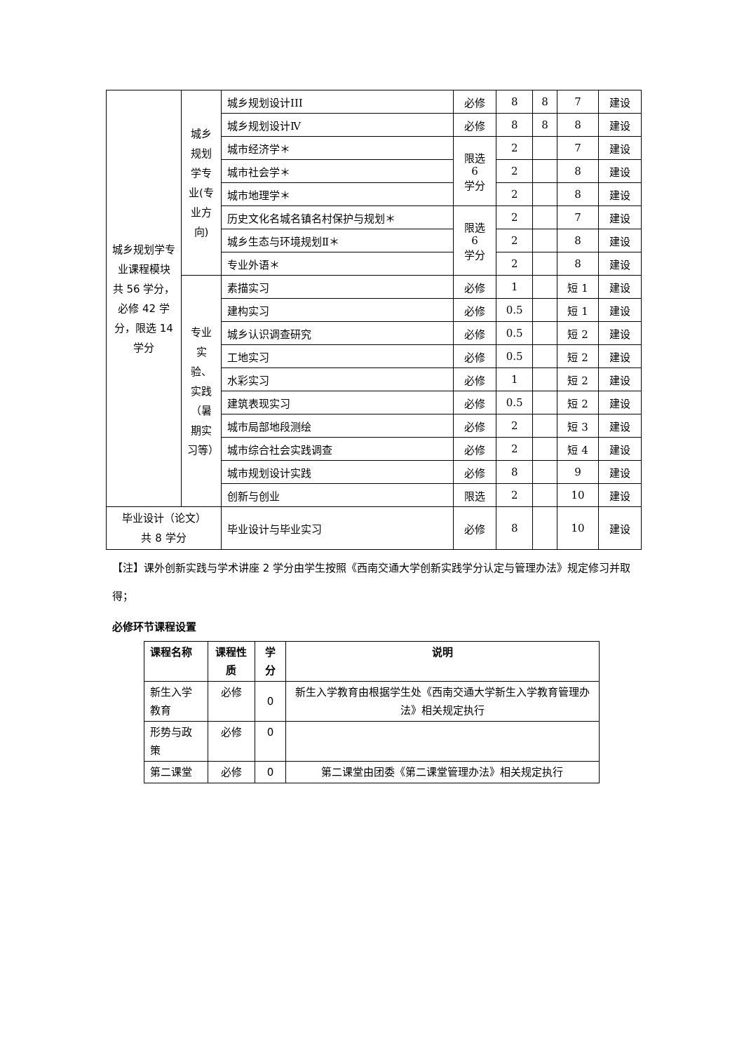| 城乡规划学专业课程模块 共 56 学分，必修 42 学分，限选 14 学分 | 城乡规划学专业(专业方向) | 城乡规划设计III | 必修 | 8 | 8 | 7 | 建设 |
| | | 城乡规划设计Ⅳ | 必修 | 8 | 8 | 8 | 建设 |
| | | 城市经济学＊ | 限选 6 学分 | 2 | | 7 | 建设 |
| | | 城市社会学＊ | | 2 | | 8 | 建设 |
| | | 城市地理学＊ | | 2 | | 8 | 建设 |
| | | 历史文化名城名镇名村保护与规划＊ | 限选 6 学分 | 2 | | 7 | 建设 |
| | | 城乡生态与环境规划Ⅱ＊ | | 2 | | 8 | 建设 |
| | | 专业外语＊ | | 2 | | 8 | 建设 |
| | 专业实验、实践（暑期实习等） | 素描实习 | 必修 | 1 | | 短 1 | 建设 |
| | | 建构实习 | 必修 | 0.5 | | 短 1 | 建设 |
| | | 城乡认识调查研究 | 必修 | 0.5 | | 短 2 | 建设 |
| | | 工地实习 | 必修 | 0.5 | | 短 2 | 建设 |
| | | 水彩实习 | 必修 | 1 | | 短 2 | 建设 |
| | | 建筑表现实习 | 必修 | 0.5 | | 短 2 | 建设 |
| | | 城市局部地段测绘 | 必修 | 2 | | 短 3 | 建设 |
| | | 城市综合社会实践调查 | 必修 | 2 | | 短 4 | 建设 |
| | | 城市规划设计实践 | 必修 | 8 | | 9 | 建设 |
| | | 创新与创业 | 限选 | 2 | | 10 | 建设 |
| 毕业设计（论文） 共 8 学分 | | 毕业设计与毕业实习 | 必修 | 8 | | 10 | 建设 |
【注】课外创新实践与学术讲座 2 学分由学生按照《西南交通大学创新实践学分认定与管理办法》规定修习并取得；
必修环节课程设置
| 课程名称 | 课程性质 | 学分 | 说明 |
| --- | --- | --- | --- |
| 新生入学教育 | 必修 | 0 | 新生入学教育由根据学生处《西南交通大学新生入学教育管理办法》相关规定执行 |
| 形势与政策 | 必修 | 0 | |
| 第二课堂 | 必修 | 0 | 第二课堂由团委《第二课堂管理办法》相关规定执行 |